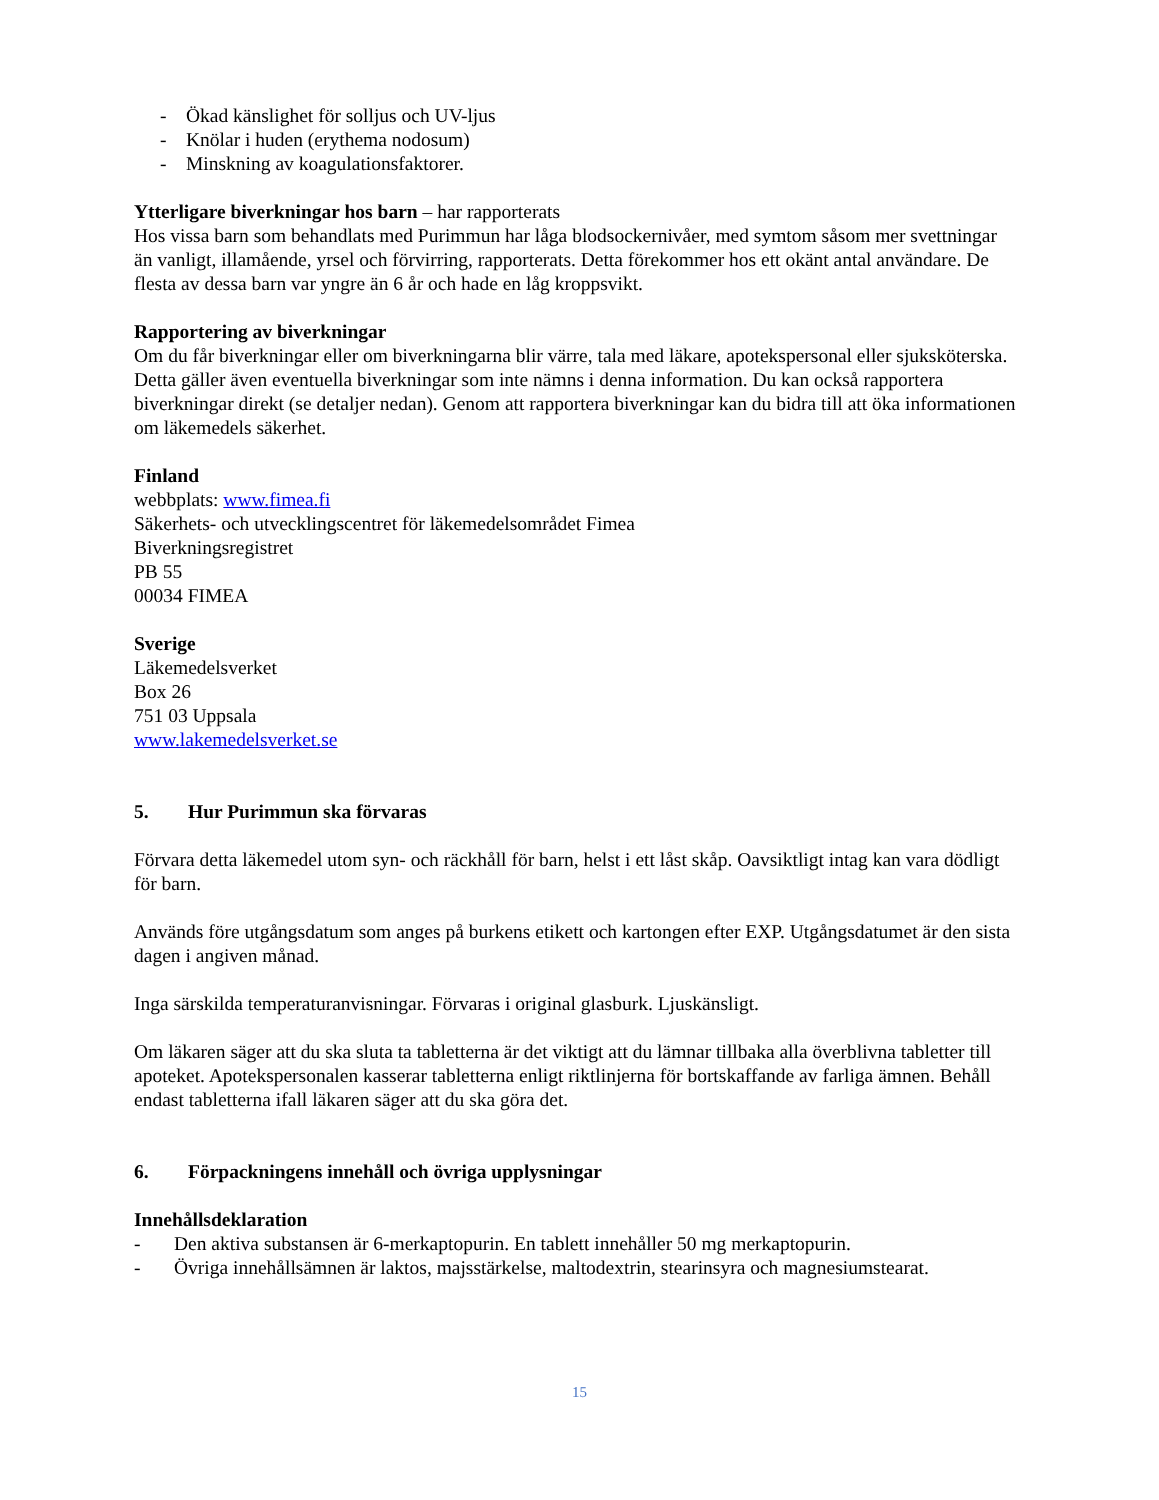- Ökad känslighet för solljus och UV-ljus
- Knölar i huden (erythema nodosum)
- Minskning av koagulationsfaktorer.
Ytterligare biverkningar hos barn – har rapporterats
Hos vissa barn som behandlats med Purimmun har låga blodsockernivåer, med symtom såsom mer svettningar än vanligt, illamående, yrsel och förvirring, rapporterats. Detta förekommer hos ett okänt antal användare. De flesta av dessa barn var yngre än 6 år och hade en låg kroppsvikt.
Rapportering av biverkningar
Om du får biverkningar eller om biverkningarna blir värre, tala med läkare, apotekspersonal eller sjuksköterska. Detta gäller även eventuella biverkningar som inte nämns i denna information. Du kan också rapportera biverkningar direkt (se detaljer nedan). Genom att rapportera biverkningar kan du bidra till att öka informationen om läkemedels säkerhet.
Finland
webbplats: www.fimea.fi
Säkerhets- och utvecklingscentret för läkemedelsområdet Fimea
Biverkningsregistret
PB 55
00034 FIMEA
Sverige
Läkemedelsverket
Box 26
751 03 Uppsala
www.lakemedelsverket.se
5. Hur Purimmun ska förvaras
Förvara detta läkemedel utom syn- och räckhåll för barn, helst i ett låst skåp. Oavsiktligt intag kan vara dödligt för barn.
Används före utgångsdatum som anges på burkens etikett och kartongen efter EXP. Utgångsdatumet är den sista dagen i angiven månad.
Inga särskilda temperaturanvisningar. Förvaras i original glasburk. Ljuskänsligt.
Om läkaren säger att du ska sluta ta tabletterna är det viktigt att du lämnar tillbaka alla överblivna tabletter till apoteket. Apotekspersonalen kasserar tabletterna enligt riktlinjerna för bortskaffande av farliga ämnen. Behåll endast tabletterna ifall läkaren säger att du ska göra det.
6. Förpackningens innehåll och övriga upplysningar
Innehållsdeklaration
- Den aktiva substansen är 6-merkaptopurin. En tablett innehåller 50 mg merkaptopurin.
- Övriga innehållsämnen är laktos, majsstärkelse, maltodextrin, stearinsyra och magnesiumstearat.
15